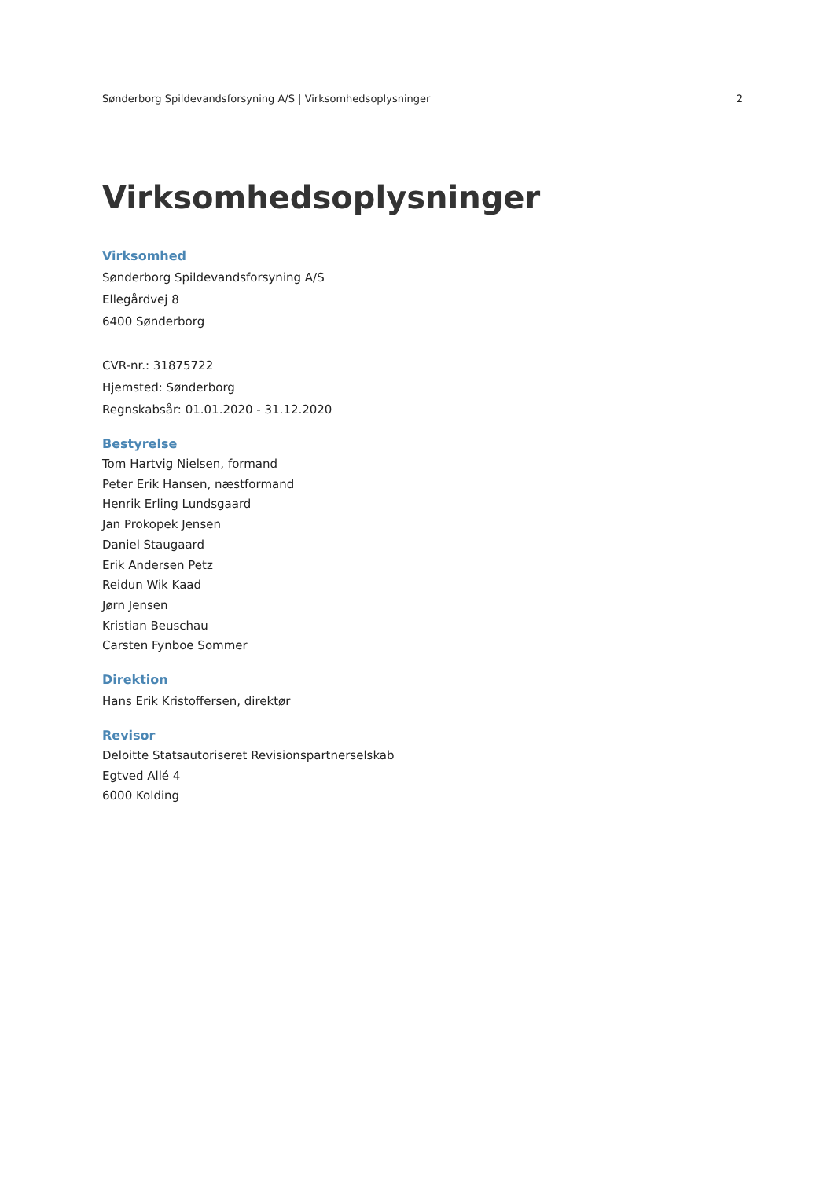Sønderborg Spildevandsforsyning A/S | Virksomhedsoplysninger 2
Virksomhedsoplysninger
Virksomhed
Sønderborg Spildevandsforsyning A/S
Ellegårdvej 8
6400 Sønderborg
CVR-nr.: 31875722
Hjemsted: Sønderborg
Regnskabsår: 01.01.2020 - 31.12.2020
Bestyrelse
Tom Hartvig Nielsen, formand
Peter Erik Hansen, næstformand
Henrik Erling Lundsgaard
Jan Prokopek Jensen
Daniel Staugaard
Erik Andersen Petz
Reidun Wik Kaad
Jørn Jensen
Kristian Beuschau
Carsten Fynboe Sommer
Direktion
Hans Erik Kristoffersen, direktør
Revisor
Deloitte Statsautoriseret Revisionspartnerselskab
Egtved Allé 4
6000 Kolding